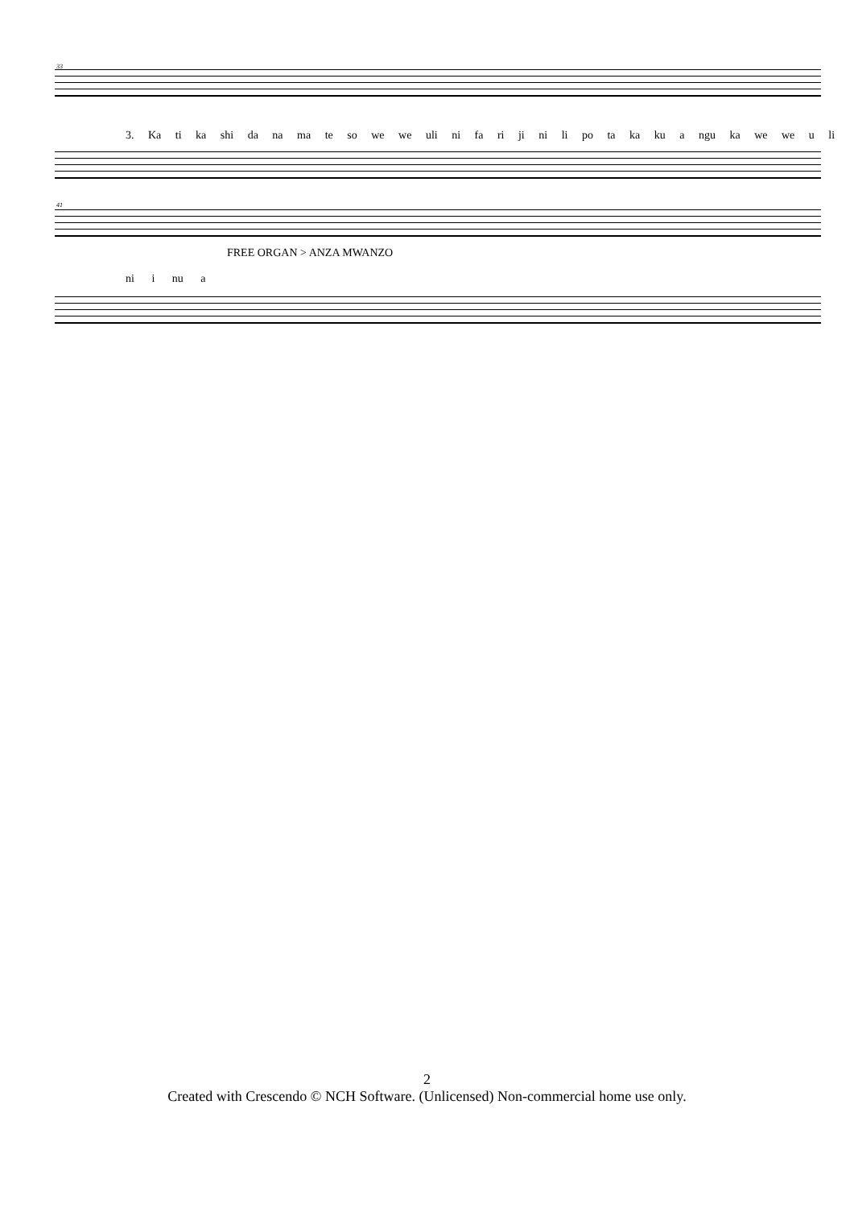33
3. Ka ti ka shi da na ma te so we we uli ni fa ri ji ni li po ta ka ku a ngu ka we we u li
41
FREE ORGAN > ANZA MWANZO
ni i nu a
2
Created with Crescendo © NCH Software. (Unlicensed) Non-commercial home use only.